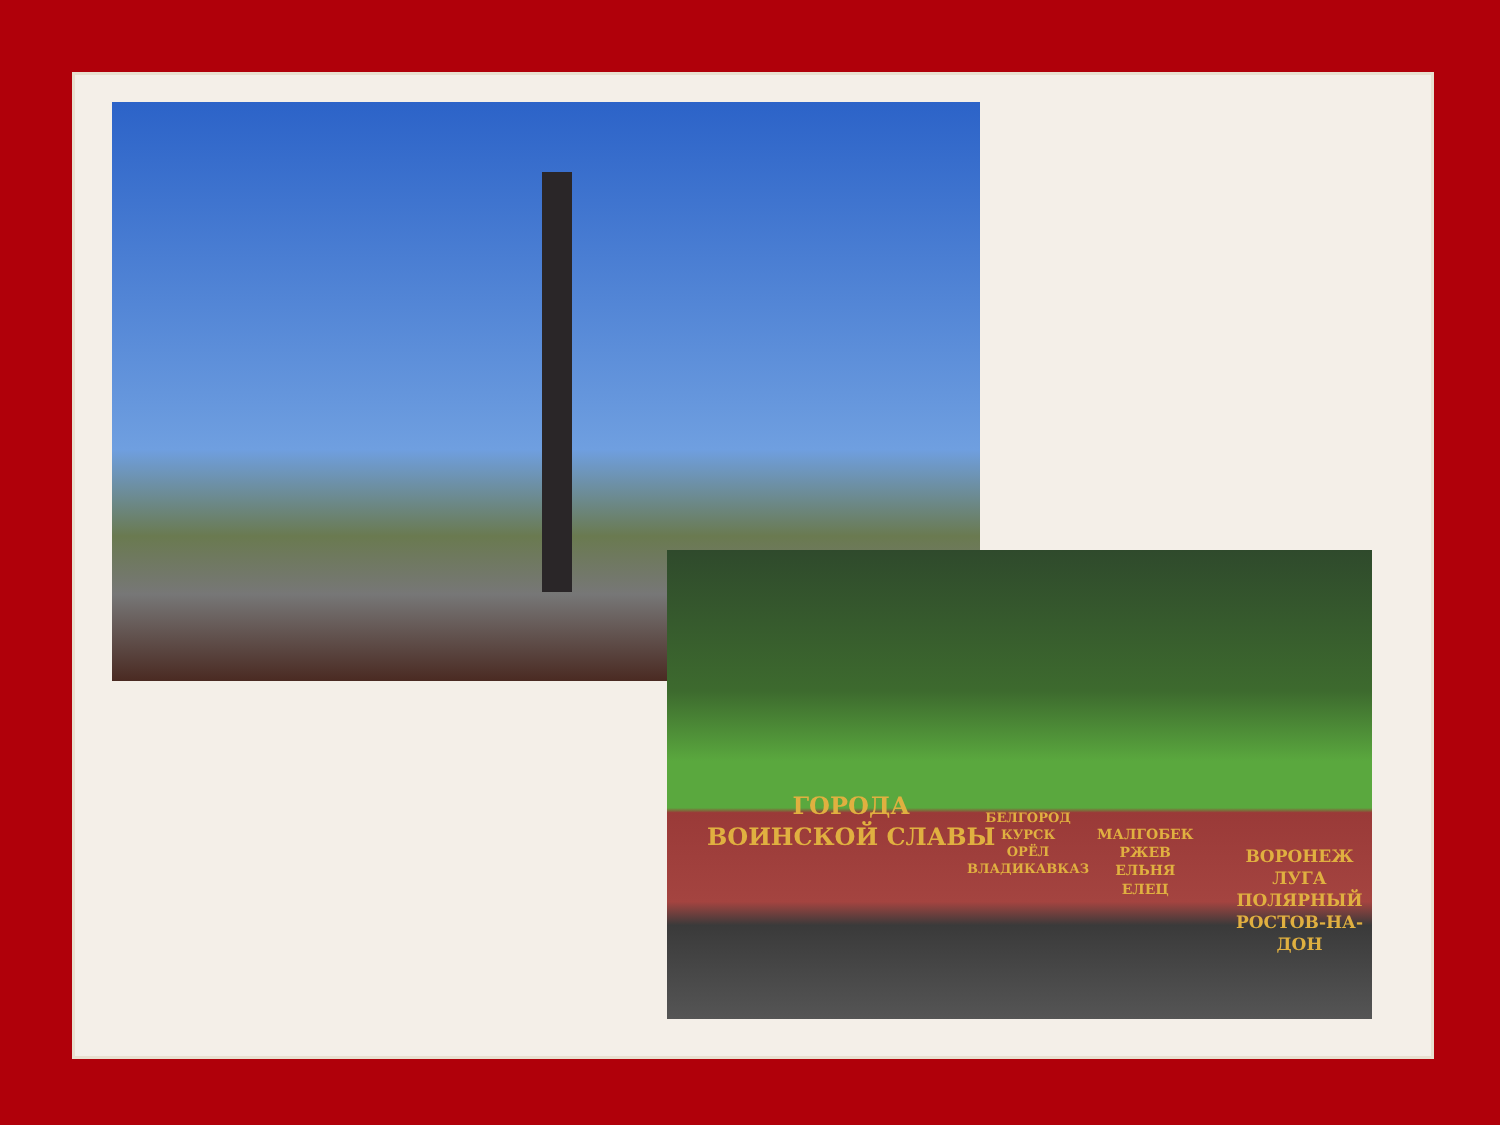ГОРОДА
ВОИНСКОЙ СЛАВЫ
БЕЛГОРОД
КУРСК
ОРЁЛ
ВЛАДИКАВКАЗ
МАЛГОБЕК
РЖЕВ
ЕЛЬНЯ
ЕЛЕЦ
ВОРОНЕЖ
ЛУГА
ПОЛЯРНЫЙ
РОСТОВ-НА-ДОН